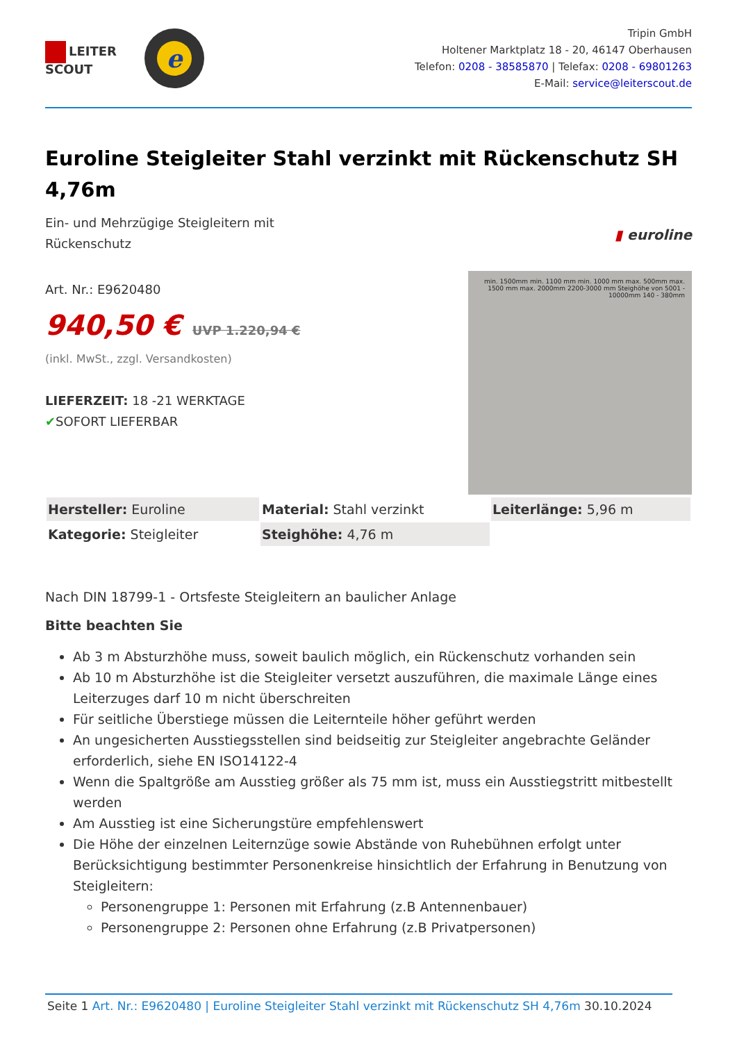LEITER
SCOUT
e
Tripin GmbH
Holtener Marktplatz 18 - 20, 46147 Oberhausen
Telefon: 0208 - 38585870 | Telefax: 0208 - 69801263
E-Mail: service@leiterscout.de
Euroline Steigleiter Stahl verzinkt mit Rückenschutz SH 4,76m
Ein- und Mehrzügige Steigleitern mit
Rückenschutz
Art. Nr.: E9620480
940,50 € UVP 1.220,94 €
(inkl. MwSt., zzgl. Versandkosten)
LIEFERZEIT: 18 -21 WERKTAGE
✔SOFORT LIEFERBAR
▮ euroline
min. 1500mm min. 1100 mm min. 1000 mm max. 500mm max. 1500 mm max. 2000mm 2200-3000 mm Steighöhe von 5001 - 10000mm 140 - 380mm
| Hersteller: Euroline | Material: Stahl verzinkt | Leiterlänge: 5,96 m |
| Kategorie: Steigleiter | Steighöhe: 4,76 m | |
Nach DIN 18799-1 - Ortsfeste Steigleitern an baulicher Anlage
Bitte beachten Sie
Ab 3 m Absturzhöhe muss, soweit baulich möglich, ein Rückenschutz vorhanden sein
Ab 10 m Absturzhöhe ist die Steigleiter versetzt auszuführen, die maximale Länge eines Leiterzuges darf 10 m nicht überschreiten
Für seitliche Überstiege müssen die Leiternteile höher geführt werden
An ungesicherten Ausstiegsstellen sind beidseitig zur Steigleiter angebrachte Geländer erforderlich, siehe EN ISO14122-4
Wenn die Spaltgröße am Ausstieg größer als 75 mm ist, muss ein Ausstiegstritt mitbestellt werden
Am Ausstieg ist eine Sicherungstüre empfehlenswert
Die Höhe der einzelnen Leiternzüge sowie Abstände von Ruhebühnen erfolgt unter Berücksichtigung bestimmter Personenkreise hinsichtlich der Erfahrung in Benutzung von Steigleitern:
Personengruppe 1: Personen mit Erfahrung (z.B Antennenbauer)
Personengruppe 2: Personen ohne Erfahrung (z.B Privatpersonen)
Seite 1 Art. Nr.: E9620480 | Euroline Steigleiter Stahl verzinkt mit Rückenschutz SH 4,76m 30.10.2024